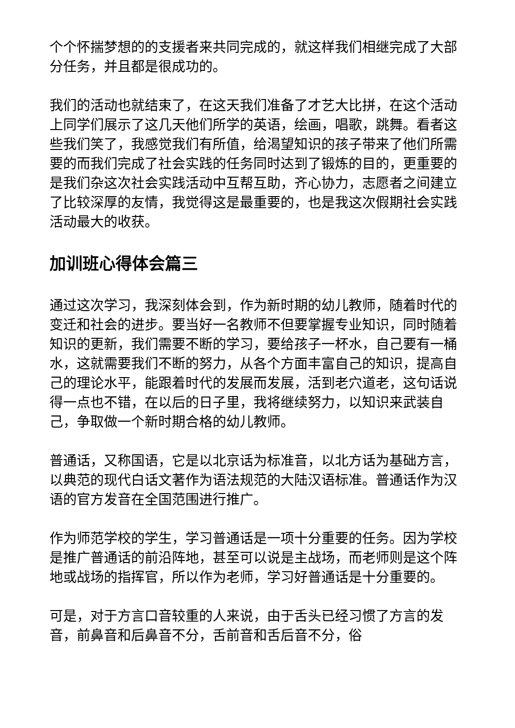个个怀揣梦想的的支援者来共同完成的，就这样我们相继完成了大部分任务，并且都是很成功的。
我们的活动也就结束了，在这天我们准备了才艺大比拼，在这个活动上同学们展示了这几天他们所学的英语，绘画，唱歌，跳舞。看者这些我们笑了，我感觉我们有所值，给渴望知识的孩子带来了他们所需要的而我们完成了社会实践的任务同时达到了锻炼的目的，更重要的是我们杂这次社会实践活动中互帮互助，齐心协力，志愿者之间建立了比较深厚的友情，我觉得这是最重要的，也是我这次假期社会实践活动最大的收获。
加训班心得体会篇三
通过这次学习，我深刻体会到，作为新时期的幼儿教师，随着时代的变迁和社会的进步。要当好一名教师不但要掌握专业知识，同时随着知识的更新，我们需要不断的学习，要给孩子一杯水，自己要有一桶水，这就需要我们不断的努力，从各个方面丰富自己的知识，提高自己的理论水平，能跟着时代的发展而发展，活到老穴道老，这句话说得一点也不错，在以后的日子里，我将继续努力，以知识来武装自己，争取做一个新时期合格的幼儿教师。
普通话，又称国语，它是以北京话为标准音，以北方话为基础方言，以典范的现代白话文著作为语法规范的大陆汉语标准。普通话作为汉语的官方发音在全国范围进行推广。
作为师范学校的学生，学习普通话是一项十分重要的任务。因为学校是推广普通话的前沿阵地，甚至可以说是主战场，而老师则是这个阵地或战场的指挥官，所以作为老师，学习好普通话是十分重要的。
可是，对于方言口音较重的人来说，由于舌头已经习惯了方言的发音，前鼻音和后鼻音不分，舌前音和舌后音不分，俗